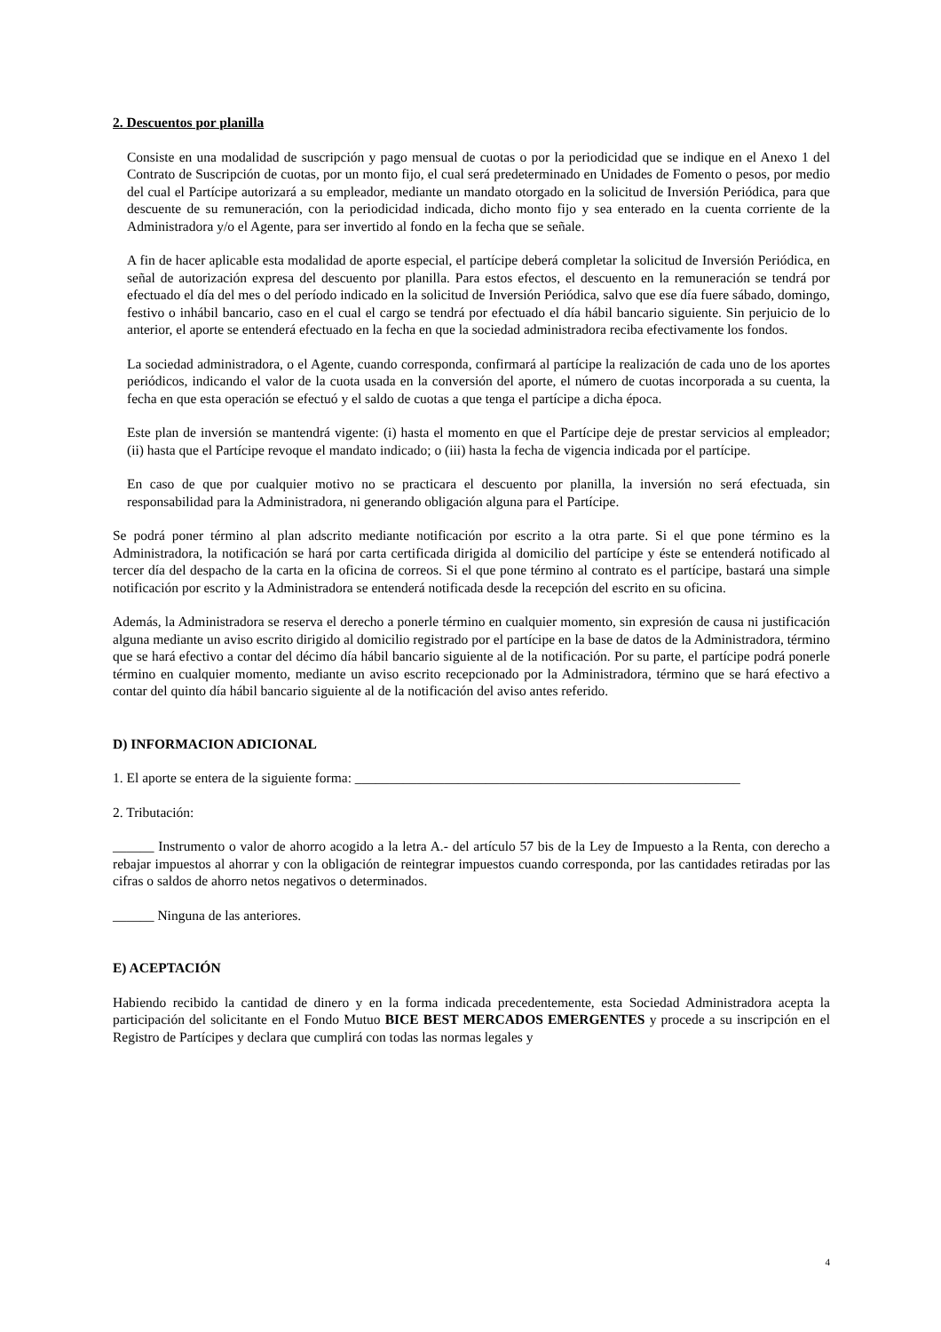2. Descuentos por planilla
Consiste en una modalidad de suscripción y pago mensual de cuotas o por la periodicidad que se indique en el Anexo 1 del Contrato de Suscripción de cuotas, por un monto fijo, el cual será predeterminado en Unidades de Fomento o pesos, por medio del cual el Partícipe autorizará a su empleador, mediante un mandato otorgado en la solicitud de Inversión Periódica, para que descuente de su remuneración, con la periodicidad indicada, dicho monto fijo y sea enterado en la cuenta corriente de la Administradora y/o el Agente, para ser invertido al fondo en la fecha que se señale.
A fin de hacer aplicable esta modalidad de aporte especial, el partícipe deberá completar la solicitud de Inversión Periódica, en señal de autorización expresa del descuento por planilla. Para estos efectos, el descuento en la remuneración se tendrá por efectuado el día del mes o del período indicado en la solicitud de Inversión Periódica, salvo que ese día fuere sábado, domingo, festivo o inhábil bancario, caso en el cual el cargo se tendrá por efectuado el día hábil bancario siguiente. Sin perjuicio de lo anterior, el aporte se entenderá efectuado en la fecha en que la sociedad administradora reciba efectivamente los fondos.
La sociedad administradora, o el Agente, cuando corresponda, confirmará al partícipe la realización de cada uno de los aportes periódicos, indicando el valor de la cuota usada en la conversión del aporte, el número de cuotas incorporada a su cuenta, la fecha en que esta operación se efectuó y el saldo de cuotas a que tenga el partícipe a dicha época.
Este plan de inversión se mantendrá vigente: (i) hasta el momento en que el Partícipe deje de prestar servicios al empleador; (ii) hasta que el Partícipe revoque el mandato indicado; o (iii) hasta la fecha de vigencia indicada por el partícipe.
En caso de que por cualquier motivo no se practicara el descuento por planilla, la inversión no será efectuada, sin responsabilidad para la Administradora, ni generando obligación alguna para el Partícipe.
Se podrá poner término al plan adscrito mediante notificación por escrito a la otra parte. Si el que pone término es la Administradora, la notificación se hará por carta certificada dirigida al domicilio del partícipe y éste se entenderá notificado al tercer día del despacho de la carta en la oficina de correos. Si el que pone término al contrato es el partícipe, bastará una simple notificación por escrito y la Administradora se entenderá notificada desde la recepción del escrito en su oficina.
Además, la Administradora se reserva el derecho a ponerle término en cualquier momento, sin expresión de causa ni justificación alguna mediante un aviso escrito dirigido al domicilio registrado por el partícipe en la base de datos de la Administradora, término que se hará efectivo a contar del décimo día hábil bancario siguiente al de la notificación. Por su parte, el partícipe podrá ponerle término en cualquier momento, mediante un aviso escrito recepcionado por la Administradora, término que se hará efectivo a contar del quinto día hábil bancario siguiente al de la notificación del aviso antes referido.
D) INFORMACION ADICIONAL
1. El aporte se entera de la siguiente forma: ________________________________________________________
2. Tributación:
______ Instrumento o valor de ahorro acogido a la letra A.- del artículo 57 bis de la Ley de Impuesto a la Renta, con derecho a rebajar impuestos al ahorrar y con la obligación de reintegrar impuestos cuando corresponda, por las cantidades retiradas por las cifras o saldos de ahorro netos negativos o determinados.
______ Ninguna de las anteriores.
E) ACEPTACIÓN
Habiendo recibido la cantidad de dinero y en la forma indicada precedentemente, esta Sociedad Administradora acepta la participación del solicitante en el Fondo Mutuo BICE BEST MERCADOS EMERGENTES y procede a su inscripción en el Registro de Partícipes y declara que cumplirá con todas las normas legales y
4